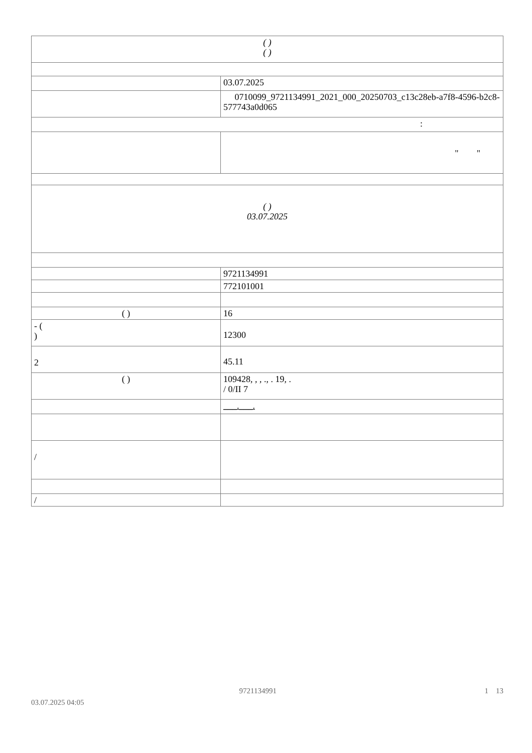| ( ) ( ) | |
| | 03.07.2025 |
| | 0710099_9721134991_2021_000_20250703_c13c28eb-a7f8-4596-b2c8-577743a0d065 |
| : | |
| | " " |
| ( ) 03.07.2025 | |
| | 9721134991 |
| | 772101001 |
| ( ) | 16 |
| - ( ) | 12300 |
| 2 | 45.11 |
| ( ) | 109428, , , ., . 19, . / 0/II 7 |
| | ___.___. |
| / | |
| / | |
9721134991 1 13
03.07.2025 04:05